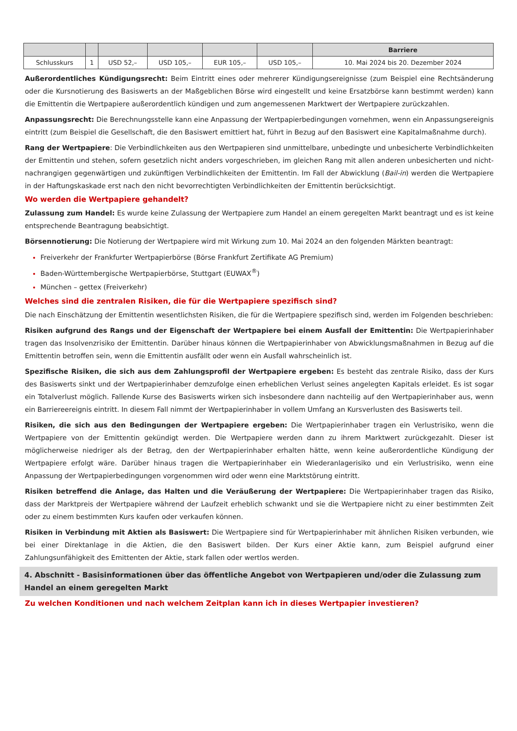| | | | | | | Barriere |
| --- | --- | --- | --- | --- | --- | --- |
| Schlusskurs | 1 | USD 52,– | USD 105,– | EUR 105,– | USD 105,– | 10. Mai 2024 bis 20. Dezember 2024 |
Außerordentliches Kündigungsrecht: Beim Eintritt eines oder mehrerer Kündigungsereignisse (zum Beispiel eine Rechtsänderung oder die Kursnotierung des Basiswerts an der Maßgeblichen Börse wird eingestellt und keine Ersatzbörse kann bestimmt werden) kann die Emittentin die Wertpapiere außerordentlich kündigen und zum angemessenen Marktwert der Wertpapiere zurückzahlen.
Anpassungsrecht: Die Berechnungsstelle kann eine Anpassung der Wertpapierbedingungen vornehmen, wenn ein Anpassungsereignis eintritt (zum Beispiel die Gesellschaft, die den Basiswert emittiert hat, führt in Bezug auf den Basiswert eine Kapitalmaßnahme durch).
Rang der Wertpapiere: Die Verbindlichkeiten aus den Wertpapieren sind unmittelbare, unbedingte und unbesicherte Verbindlichkeiten der Emittentin und stehen, sofern gesetzlich nicht anders vorgeschrieben, im gleichen Rang mit allen anderen unbesicherten und nicht-nachrangigen gegenwärtigen und zukünftigen Verbindlichkeiten der Emittentin. Im Fall der Abwicklung (Bail-in) werden die Wertpapiere in der Haftungskaskade erst nach den nicht bevorrechtigten Verbindlichkeiten der Emittentin berücksichtigt.
Wo werden die Wertpapiere gehandelt?
Zulassung zum Handel: Es wurde keine Zulassung der Wertpapiere zum Handel an einem geregelten Markt beantragt und es ist keine entsprechende Beantragung beabsichtigt.
Börsennotierung: Die Notierung der Wertpapiere wird mit Wirkung zum 10. Mai 2024 an den folgenden Märkten beantragt:
Freiverkehr der Frankfurter Wertpapierbörse (Börse Frankfurt Zertifikate AG Premium)
Baden-Württembergische Wertpapierbörse, Stuttgart (EUWAX<sup>®</sup>)
München – gettex (Freiverkehr)
Welches sind die zentralen Risiken, die für die Wertpapiere spezifisch sind?
Die nach Einschätzung der Emittentin wesentlichsten Risiken, die für die Wertpapiere spezifisch sind, werden im Folgenden beschrieben:
Risiken aufgrund des Rangs und der Eigenschaft der Wertpapiere bei einem Ausfall der Emittentin: Die Wertpapierinhaber tragen das Insolvenzrisiko der Emittentin. Darüber hinaus können die Wertpapierinhaber von Abwicklungsmaßnahmen in Bezug auf die Emittentin betroffen sein, wenn die Emittentin ausfällt oder wenn ein Ausfall wahrscheinlich ist.
Spezifische Risiken, die sich aus dem Zahlungsprofil der Wertpapiere ergeben: Es besteht das zentrale Risiko, dass der Kurs des Basiswerts sinkt und der Wertpapierinhaber demzufolge einen erheblichen Verlust seines angelegten Kapitals erleidet. Es ist sogar ein Totalverlust möglich. Fallende Kurse des Basiswerts wirken sich insbesondere dann nachteilig auf den Wertpapierinhaber aus, wenn ein Barriereereignis eintritt. In diesem Fall nimmt der Wertpapierinhaber in vollem Umfang an Kursverlusten des Basiswerts teil.
Risiken, die sich aus den Bedingungen der Wertpapiere ergeben: Die Wertpapierinhaber tragen ein Verlustrisiko, wenn die Wertpapiere von der Emittentin gekündigt werden. Die Wertpapiere werden dann zu ihrem Marktwert zurückgezahlt. Dieser ist möglicherweise niedriger als der Betrag, den der Wertpapierinhaber erhalten hätte, wenn keine außerordentliche Kündigung der Wertpapiere erfolgt wäre. Darüber hinaus tragen die Wertpapierinhaber ein Wiederanlagerisiko und ein Verlustrisiko, wenn eine Anpassung der Wertpapierbedingungen vorgenommen wird oder wenn eine Marktstörung eintritt.
Risiken betreffend die Anlage, das Halten und die Veräußerung der Wertpapiere: Die Wertpapierinhaber tragen das Risiko, dass der Marktpreis der Wertpapiere während der Laufzeit erheblich schwankt und sie die Wertpapiere nicht zu einer bestimmten Zeit oder zu einem bestimmten Kurs kaufen oder verkaufen können.
Risiken in Verbindung mit Aktien als Basiswert: Die Wertpapiere sind für Wertpapierinhaber mit ähnlichen Risiken verbunden, wie bei einer Direktanlage in die Aktien, die den Basiswert bilden. Der Kurs einer Aktie kann, zum Beispiel aufgrund einer Zahlungsunfähigkeit des Emittenten der Aktie, stark fallen oder wertlos werden.
4. Abschnitt - Basisinformationen über das öffentliche Angebot von Wertpapieren und/oder die Zulassung zum Handel an einem geregelten Markt
Zu welchen Konditionen und nach welchem Zeitplan kann ich in dieses Wertpapier investieren?